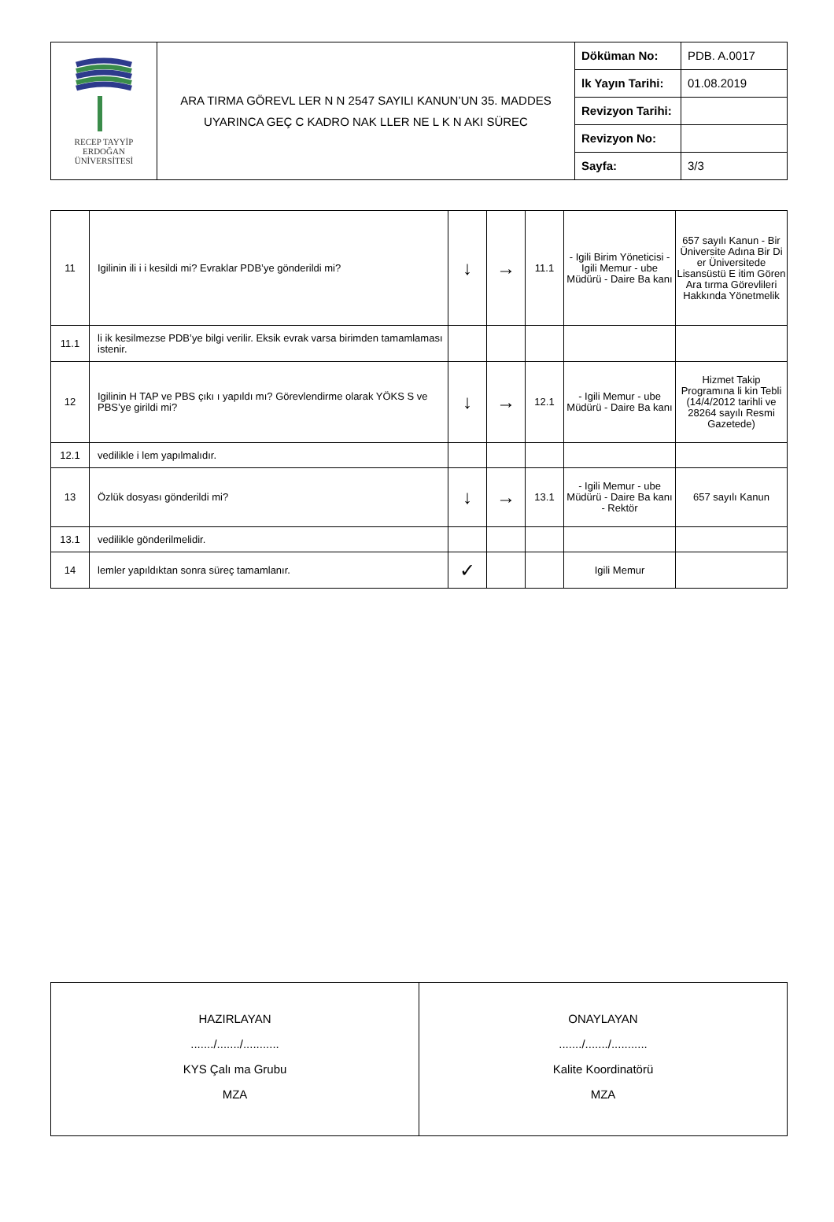| RECEP TAYYİP ERDOĞAN ÜNİVERSİTESİ | ARA TIRMA GÖREVL LER N N 2547 SAYILI KANUN’UN 35. MADDES UYARINCA GEÇ C KADRO NAK LLER NE L K N AKI SÜREC | Döküman No: | PDB. A.0017 |
| | | lk Yayın Tarihi: | 01.08.2019 |
| | | Revizyon Tarihi: | |
| | | Revizyon No: | |
| | | Sayfa: | 3/3 |
| 11 | Igilinin ili i i kesildi mi? Evraklar PDB’ye gönderildi mi? | ↓ | → | 11.1 | - Igili Birim Yöneticisi - Igili Memur - ube Müdürü - Daire Ba kanı | 657 sayılı Kanun - Bir Üniversite Adına Bir Di er Üniversitede Lisansüstü E itim Gören Ara tırma Görevlileri Hakkında Yönetmelik |
| 11.1 | li ik kesilmezse PDB’ye bilgi verilir. Eksik evrak varsa birimden tamamlaması istenir. | | | | | |
| 12 | Igilinin H TAP ve PBS çıkı ı yapıldı mı? Görevlendirme olarak YÖKS S ve PBS’ye girildi mi? | ↓ | → | 12.1 | - Igili Memur - ube Müdürü - Daire Ba kanı | Hizmet Takip Programına li kin Tebli (14/4/2012 tarihli ve 28264 sayılı Resmi Gazetede) |
| 12.1 | vedilikle i lem yapılmalıdır. | | | | | |
| 13 | Özlük dosyası gönderildi mi? | ↓ | → | 13.1 | - Igili Memur - ube Müdürü - Daire Ba kanı - Rektör | 657 sayılı Kanun |
| 13.1 | vedilikle gönderilmelidir. | | | | | |
| 14 | lemler yapıldıktan sonra süreç tamamlanır. | ✓ | | | Igili Memur | |
| HAZIRLAYAN ......./......./........... KYS Çalı ma Grubu MZA | ONAYLAYAN ......./......./........... Kalite Koordinatörü MZA |